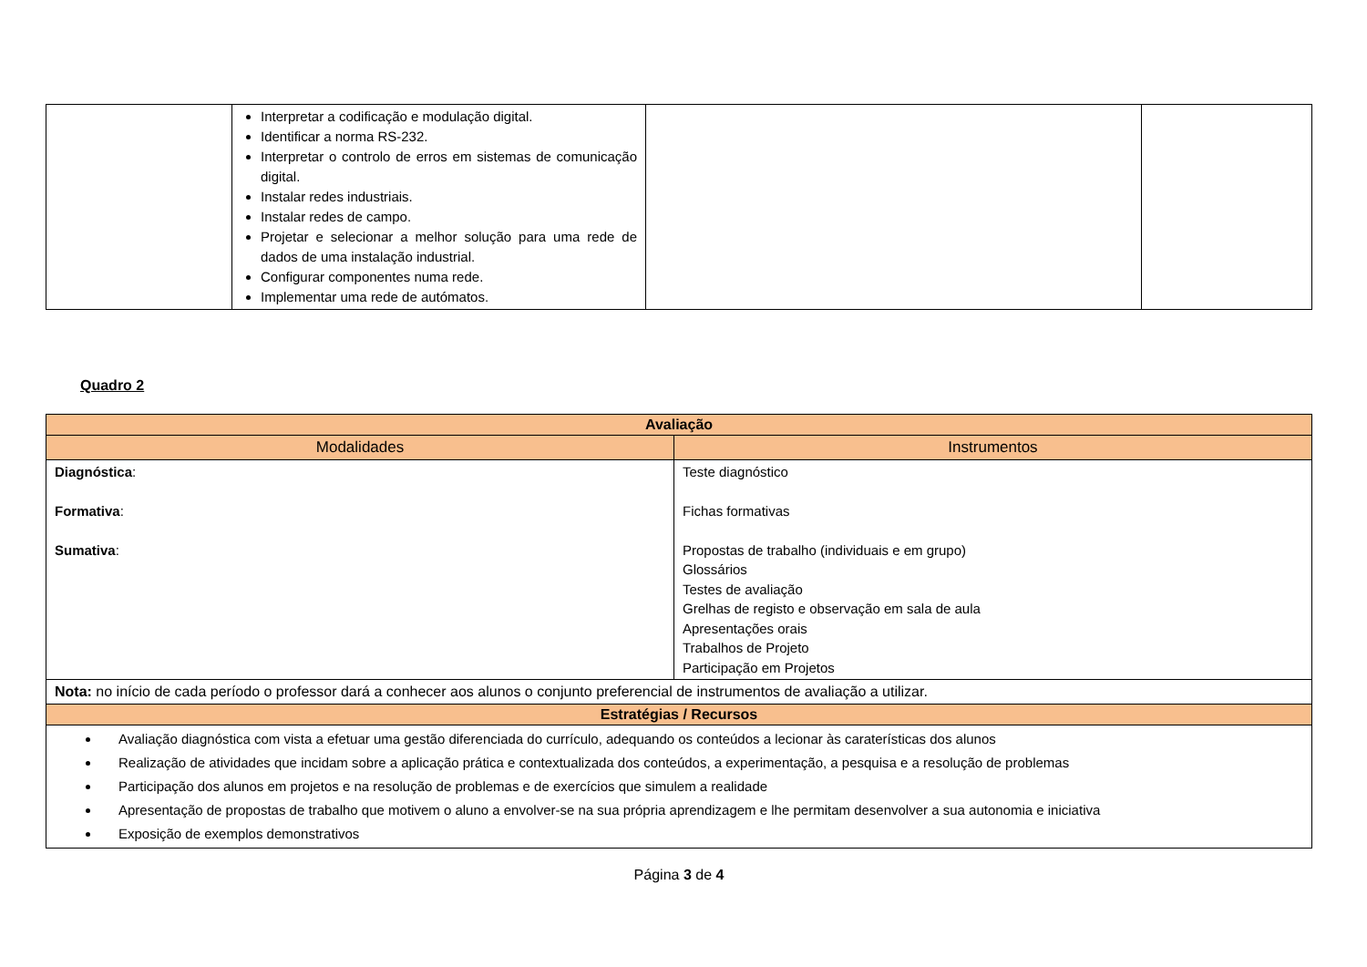| | Interpretar a codificação e modulação digital. Identificar a norma RS-232. Interpretar o controlo de erros em sistemas de comunicação digital. Instalar redes industriais. Instalar redes de campo. Projetar e selecionar a melhor solução para uma rede de dados de uma instalação industrial. Configurar componentes numa rede. Implementar uma rede de autómatos. | | |
Quadro 2
| Avaliação | |
| --- | --- |
| Modalidades | Instrumentos |
| Diagnóstica : Formativa : Sumativa : | Teste diagnóstico Fichas formativas Propostas de trabalho (individuais e em grupo) Glossários Testes de avaliação Grelhas de registo e observação em sala de aula Apresentações orais Trabalhos de Projeto Participação em Projetos |
| Nota: no início de cada período o professor dará a conhecer aos alunos o conjunto preferencial de instrumentos de avaliação a utilizar. | |
| Estratégias / Recursos | |
| Avaliação diagnóstica com vista a efetuar uma gestão diferenciada do currículo, adequando os conteúdos a lecionar às caraterísticas dos alunos Realização de atividades que incidam sobre a aplicação prática e contextualizada dos conteúdos, a experimentação, a pesquisa e a resolução de problemas Participação dos alunos em projetos e na resolução de problemas e de exercícios que simulem a realidade Apresentação de propostas de trabalho que motivem o aluno a envolver-se na sua própria aprendizagem e lhe permitam desenvolver a sua autonomia e iniciativa Exposição de exemplos demonstrativos | |
Página 3 de 4